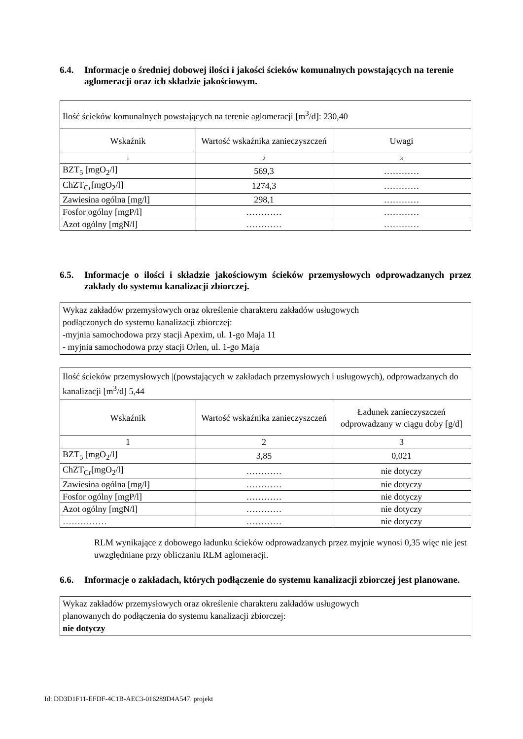6.4. Informacje o średniej dobowej ilości i jakości ścieków komunalnych powstających na terenie aglomeracji oraz ich składzie jakościowym.
| Ilość ścieków komunalnych powstających na terenie aglomeracji [m<sup>3</sup>/d]: 230,40 | | |
| Wskaźnik | Wartość wskaźnika zanieczyszczeń | Uwagi |
| 1 | 2 | 3 |
| BZT<sub>5</sub> [mgO<sub>2</sub>/l] | 569,3 | ………… |
| ChZT<sub>Cr</sub>[mgO<sub>2</sub>/l] | 1274,3 | ………… |
| Zawiesina ogólna [mg/l] | 298,1 | ………… |
| Fosfor ogólny [mgP/l] | ………… | ………… |
| Azot ogólny [mgN/l] | ………… | ………… |
6.5. Informacje o ilości i składzie jakościowym ścieków przemysłowych odprowadzanych przez zakłady do systemu kanalizacji zbiorczej.
Wykaz zakładów przemysłowych oraz określenie charakteru zakładów usługowych
podłączonych do systemu kanalizacji zbiorczej:
-myjnia samochodowa przy stacji Apexim, ul. 1-go Maja 11
- myjnia samochodowa przy stacji Orlen, ul. 1-go Maja
| Ilość ścieków przemysłowych /(powstających w zakładach przemysłowych i usługowych), odprowadzanych do kanalizacji [m<sup>3</sup>/d] 5,44 | | |
| Wskaźnik | Wartość wskaźnika zanieczyszczeń | Ładunek zanieczyszczeń odprowadzany w ciągu doby [g/d] |
| 1 | 2 | 3 |
| BZT<sub>5</sub> [mgO<sub>2</sub>/l] | 3,85 | 0,021 |
| ChZT<sub>Cr</sub>[mgO<sub>2</sub>/l] | ………… | nie dotyczy |
| Zawiesina ogólna [mg/l] | ………… | nie dotyczy |
| Fosfor ogólny [mgP/l] | ………… | nie dotyczy |
| Azot ogólny [mgN/l] | ………… | nie dotyczy |
| …………… | ………… | nie dotyczy |
RLM wynikające z dobowego ładunku ścieków odprowadzanych przez myjnie wynosi 0,35 więc nie jest uwzględniane przy obliczaniu RLM aglomeracji.
6.6. Informacje o zakładach, których podłączenie do systemu kanalizacji zbiorczej jest planowane.
Wykaz zakładów przemysłowych oraz określenie charakteru zakładów usługowych
planowanych do podłączenia do systemu kanalizacji zbiorczej:
nie dotyczy
Id: DD3D1F11-EFDF-4C1B-AEC3-016289D4A547. projekt